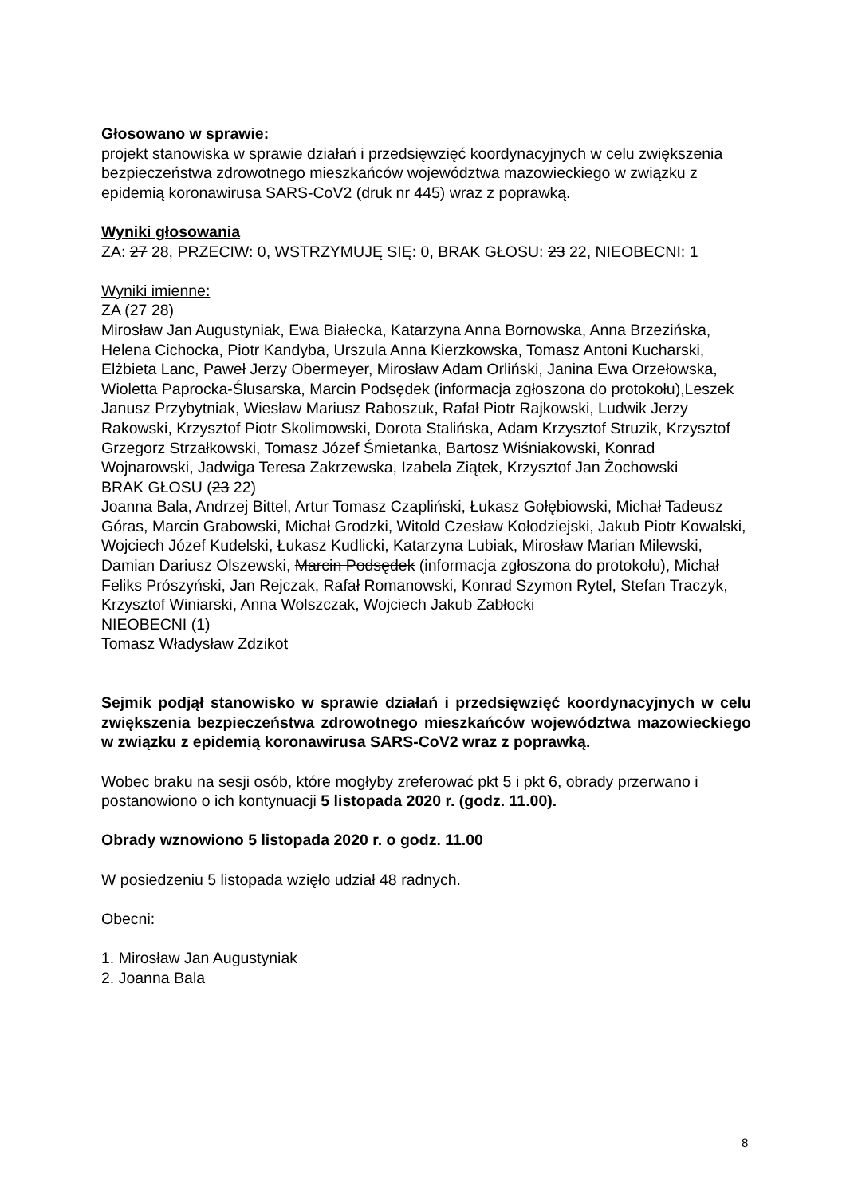Głosowano w sprawie:
projekt stanowiska w sprawie działań i przedsięwzięć koordynacyjnych w celu zwiększenia bezpieczeństwa zdrowotnego mieszkańców województwa mazowieckiego w związku z epidemią koronawirusa SARS-CoV2 (druk nr 445) wraz z poprawką.
Wyniki głosowania
ZA: 27 28, PRZECIW: 0, WSTRZYMUJĘ SIĘ: 0, BRAK GŁOSU: 23 22, NIEOBECNI: 1
Wyniki imienne:
ZA (27 28)
Mirosław Jan Augustyniak, Ewa Białecka, Katarzyna Anna Bornowska, Anna Brzezińska, Helena Cichocka, Piotr Kandyba, Urszula Anna Kierzkowska, Tomasz Antoni Kucharski, Elżbieta Lanc, Paweł Jerzy Obermeyer, Mirosław Adam Orliński, Janina Ewa Orzełowska, Wioletta Paprocka-Ślusarska, Marcin Podsędek (informacja zgłoszona do protokołu),Leszek Janusz Przybytniak, Wiesław Mariusz Raboszuk, Rafał Piotr Rajkowski, Ludwik Jerzy Rakowski, Krzysztof Piotr Skolimowski, Dorota Stalińska, Adam Krzysztof Struzik, Krzysztof Grzegorz Strzałkowski, Tomasz Józef Śmietanka, Bartosz Wiśniakowski, Konrad Wojnarowski, Jadwiga Teresa Zakrzewska, Izabela Ziątek, Krzysztof Jan Żochowski
BRAK GŁOSU (23 22)
Joanna Bala, Andrzej Bittel, Artur Tomasz Czapliński, Łukasz Gołębiowski, Michał Tadeusz Góras, Marcin Grabowski, Michał Grodzki, Witold Czesław Kołodziejski, Jakub Piotr Kowalski, Wojciech Józef Kudelski, Łukasz Kudlicki, Katarzyna Lubiak, Mirosław Marian Milewski, Damian Dariusz Olszewski, Marcin Podsędek (informacja zgłoszona do protokołu), Michał Feliks Prószyński, Jan Rejczak, Rafał Romanowski, Konrad Szymon Rytel, Stefan Traczyk, Krzysztof Winiarski, Anna Wolszczak, Wojciech Jakub Zabłocki
NIEOBECNI (1)
Tomasz Władysław Zdzikot
Sejmik podjął stanowisko w sprawie działań i przedsięwzięć koordynacyjnych w celu zwiększenia bezpieczeństwa zdrowotnego mieszkańców województwa mazowieckiego w związku z epidemią koronawirusa SARS-CoV2 wraz z poprawką.
Wobec braku na sesji osób, które mogłyby zreferować pkt 5 i pkt 6, obrady przerwano i postanowiono o ich kontynuacji 5 listopada 2020 r. (godz. 11.00).
Obrady wznowiono 5 listopada 2020 r. o godz. 11.00
W posiedzeniu 5 listopada wzięło udział 48 radnych.
Obecni:
1. Mirosław Jan Augustyniak
2. Joanna Bala
8